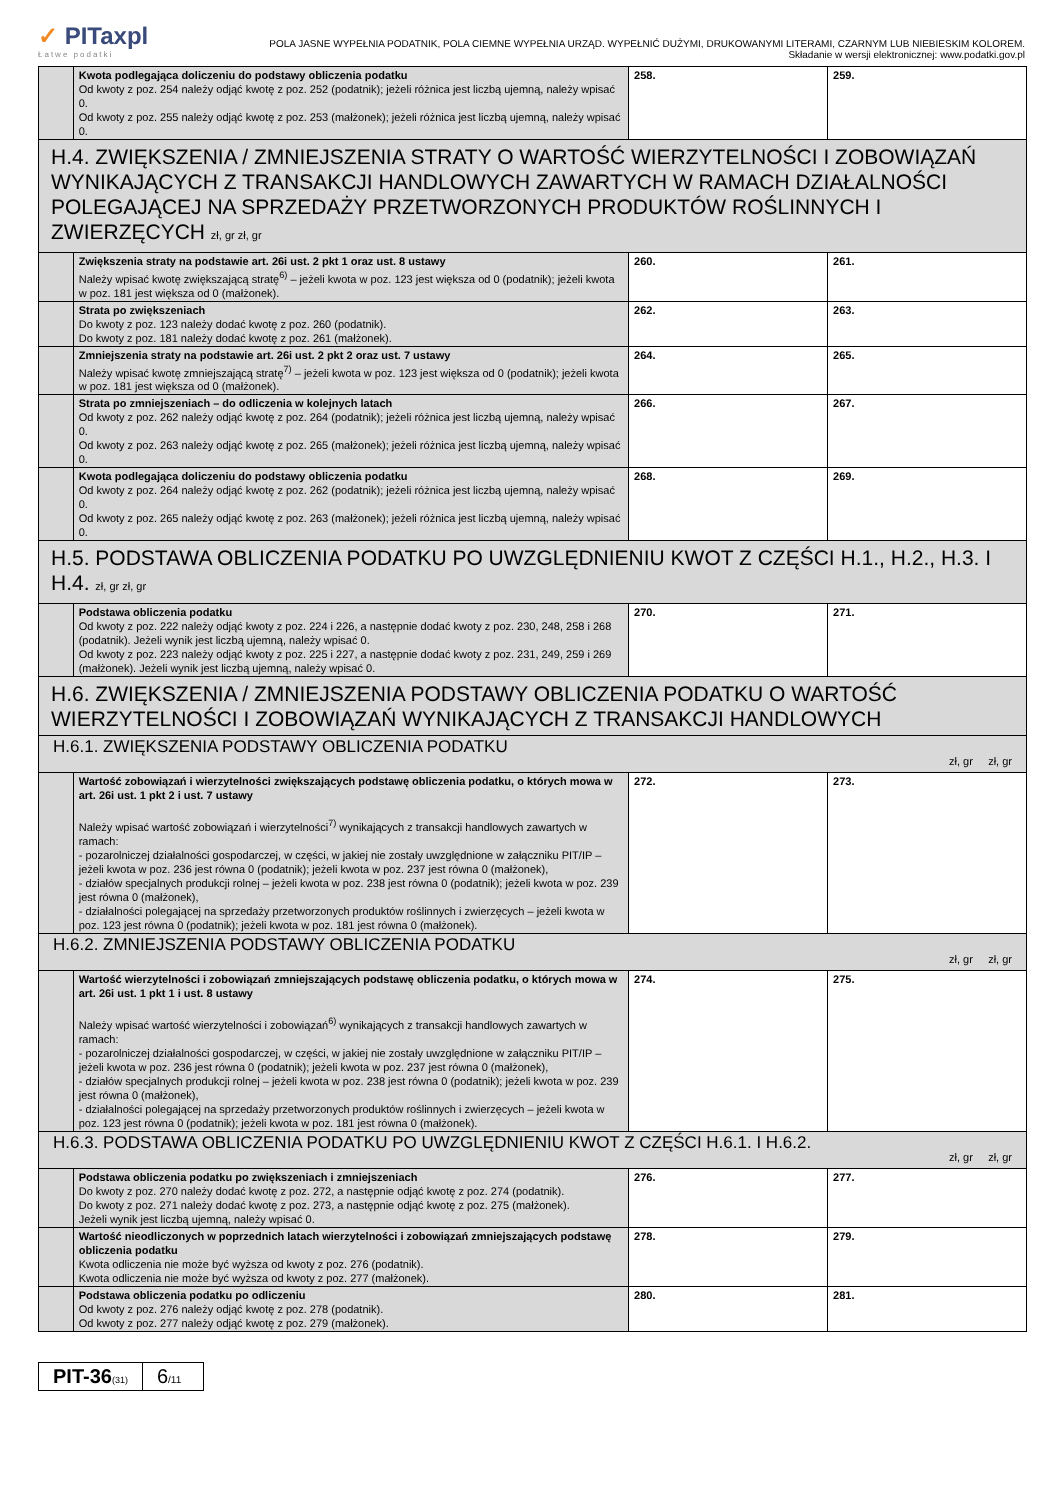✓ PITaxpl
Łatwe podatki
POLA JASNE WYPEŁNIA PODATNIK, POLA CIEMNE WYPEŁNIA URZĄD. WYPEŁNIĆ DUŻYMI, DRUKOWANYMI LITERAMI, CZARNYM LUB NIEBIESKIM KOLOREM.
Składanie w wersji elektronicznej: www.podatki.gov.pl
| | Kwota podlegająca doliczeniu do podstawy obliczenia podatku Od kwoty z poz. 254 należy odjąć kwotę z poz. 252 (podatnik); jeżeli różnica jest liczbą ujemną, należy wpisać 0. Od kwoty z poz. 255 należy odjąć kwotę z poz. 253 (małżonek); jeżeli różnica jest liczbą ujemną, należy wpisać 0. | 258. | 259. |
| H.4. ZWIĘKSZENIA / ZMNIEJSZENIA STRATY O WARTOŚĆ WIERZYTELNOŚCI I ZOBOWIĄZAŃ WYNIKAJĄCYCH Z TRANSAKCJI HANDLOWYCH ZAWARTYCH W RAMACH DZIAŁALNOŚCI POLEGAJĄCEJ NA SPRZEDAŻY PRZETWORZONYCH PRODUKTÓW ROŚLINNYCH I ZWIERZĘCYCH zł, gr zł, gr | | | |
| | Zwiększenia straty na podstawie art. 26i ust. 2 pkt 1 oraz ust. 8 ustawy Należy wpisać kwotę zwiększającą stratę<sup>6)</sup> – jeżeli kwota w poz. 123 jest większa od 0 (podatnik); jeżeli kwota w poz. 181 jest większa od 0 (małżonek). | 260. | 261. |
| | Strata po zwiększeniach Do kwoty z poz. 123 należy dodać kwotę z poz. 260 (podatnik). Do kwoty z poz. 181 należy dodać kwotę z poz. 261 (małżonek). | 262. | 263. |
| | Zmniejszenia straty na podstawie art. 26i ust. 2 pkt 2 oraz ust. 7 ustawy Należy wpisać kwotę zmniejszającą stratę<sup>7)</sup> – jeżeli kwota w poz. 123 jest większa od 0 (podatnik); jeżeli kwota w poz. 181 jest większa od 0 (małżonek). | 264. | 265. |
| | Strata po zmniejszeniach – do odliczenia w kolejnych latach Od kwoty z poz. 262 należy odjąć kwotę z poz. 264 (podatnik); jeżeli różnica jest liczbą ujemną, należy wpisać 0. Od kwoty z poz. 263 należy odjąć kwotę z poz. 265 (małżonek); jeżeli różnica jest liczbą ujemną, należy wpisać 0. | 266. | 267. |
| | Kwota podlegająca doliczeniu do podstawy obliczenia podatku Od kwoty z poz. 264 należy odjąć kwotę z poz. 262 (podatnik); jeżeli różnica jest liczbą ujemną, należy wpisać 0. Od kwoty z poz. 265 należy odjąć kwotę z poz. 263 (małżonek); jeżeli różnica jest liczbą ujemną, należy wpisać 0. | 268. | 269. |
| H.5. PODSTAWA OBLICZENIA PODATKU PO UWZGLĘDNIENIU KWOT Z CZĘŚCI H.1., H.2., H.3. I H.4. zł, gr zł, gr | | | |
| | Podstawa obliczenia podatku Od kwoty z poz. 222 należy odjąć kwoty z poz. 224 i 226, a następnie dodać kwoty z poz. 230, 248, 258 i 268 (podatnik). Jeżeli wynik jest liczbą ujemną, należy wpisać 0. Od kwoty z poz. 223 należy odjąć kwoty z poz. 225 i 227, a następnie dodać kwoty z poz. 231, 249, 259 i 269 (małżonek). Jeżeli wynik jest liczbą ujemną, należy wpisać 0. | 270. | 271. |
| H.6. ZWIĘKSZENIA / ZMNIEJSZENIA PODSTAWY OBLICZENIA PODATKU O WARTOŚĆ WIERZYTELNOŚCI I ZOBOWIĄZAŃ WYNIKAJĄCYCH Z TRANSAKCJI HANDLOWYCH | | | |
| H.6.1. ZWIĘKSZENIA PODSTAWY OBLICZENIA PODATKU zł, gr zł, gr | | | |
| | Wartość zobowiązań i wierzytelności zwiększających podstawę obliczenia podatku, o których mowa w art. 26i ust. 1 pkt 2 i ust. 7 ustawy Należy wpisać wartość zobowiązań i wierzytelności<sup>7)</sup> wynikających z transakcji handlowych zawartych w ramach: - pozarolniczej działalności gospodarczej, w części, w jakiej nie zostały uwzględnione w załączniku PIT/IP – jeżeli kwota w poz. 236 jest równa 0 (podatnik); jeżeli kwota w poz. 237 jest równa 0 (małżonek), - działów specjalnych produkcji rolnej – jeżeli kwota w poz. 238 jest równa 0 (podatnik); jeżeli kwota w poz. 239 jest równa 0 (małżonek), - działalności polegającej na sprzedaży przetworzonych produktów roślinnych i zwierzęcych – jeżeli kwota w poz. 123 jest równa 0 (podatnik); jeżeli kwota w poz. 181 jest równa 0 (małżonek). | 272. | 273. |
| H.6.2. ZMNIEJSZENIA PODSTAWY OBLICZENIA PODATKU zł, gr zł, gr | | | |
| | Wartość wierzytelności i zobowiązań zmniejszających podstawę obliczenia podatku, o których mowa w art. 26i ust. 1 pkt 1 i ust. 8 ustawy Należy wpisać wartość wierzytelności i zobowiązań<sup>6)</sup> wynikających z transakcji handlowych zawartych w ramach: - pozarolniczej działalności gospodarczej, w części, w jakiej nie zostały uwzględnione w załączniku PIT/IP – jeżeli kwota w poz. 236 jest równa 0 (podatnik); jeżeli kwota w poz. 237 jest równa 0 (małżonek), - działów specjalnych produkcji rolnej – jeżeli kwota w poz. 238 jest równa 0 (podatnik); jeżeli kwota w poz. 239 jest równa 0 (małżonek), - działalności polegającej na sprzedaży przetworzonych produktów roślinnych i zwierzęcych – jeżeli kwota w poz. 123 jest równa 0 (podatnik); jeżeli kwota w poz. 181 jest równa 0 (małżonek). | 274. | 275. |
| H.6.3. PODSTAWA OBLICZENIA PODATKU PO UWZGLĘDNIENIU KWOT Z CZĘŚCI H.6.1. I H.6.2. zł, gr zł, gr | | | |
| | Podstawa obliczenia podatku po zwiększeniach i zmniejszeniach Do kwoty z poz. 270 należy dodać kwotę z poz. 272, a następnie odjąć kwotę z poz. 274 (podatnik). Do kwoty z poz. 271 należy dodać kwotę z poz. 273, a następnie odjąć kwotę z poz. 275 (małżonek). Jeżeli wynik jest liczbą ujemną, należy wpisać 0. | 276. | 277. |
| | Wartość nieodliczonych w poprzednich latach wierzytelności i zobowiązań zmniejszających podstawę obliczenia podatku Kwota odliczenia nie może być wyższa od kwoty z poz. 276 (podatnik). Kwota odliczenia nie może być wyższa od kwoty z poz. 277 (małżonek). | 278. | 279. |
| | Podstawa obliczenia podatku po odliczeniu Od kwoty z poz. 276 należy odjąć kwotę z poz. 278 (podatnik). Od kwoty z poz. 277 należy odjąć kwotę z poz. 279 (małżonek). | 280. | 281. |
PIT-36(31)
6/11